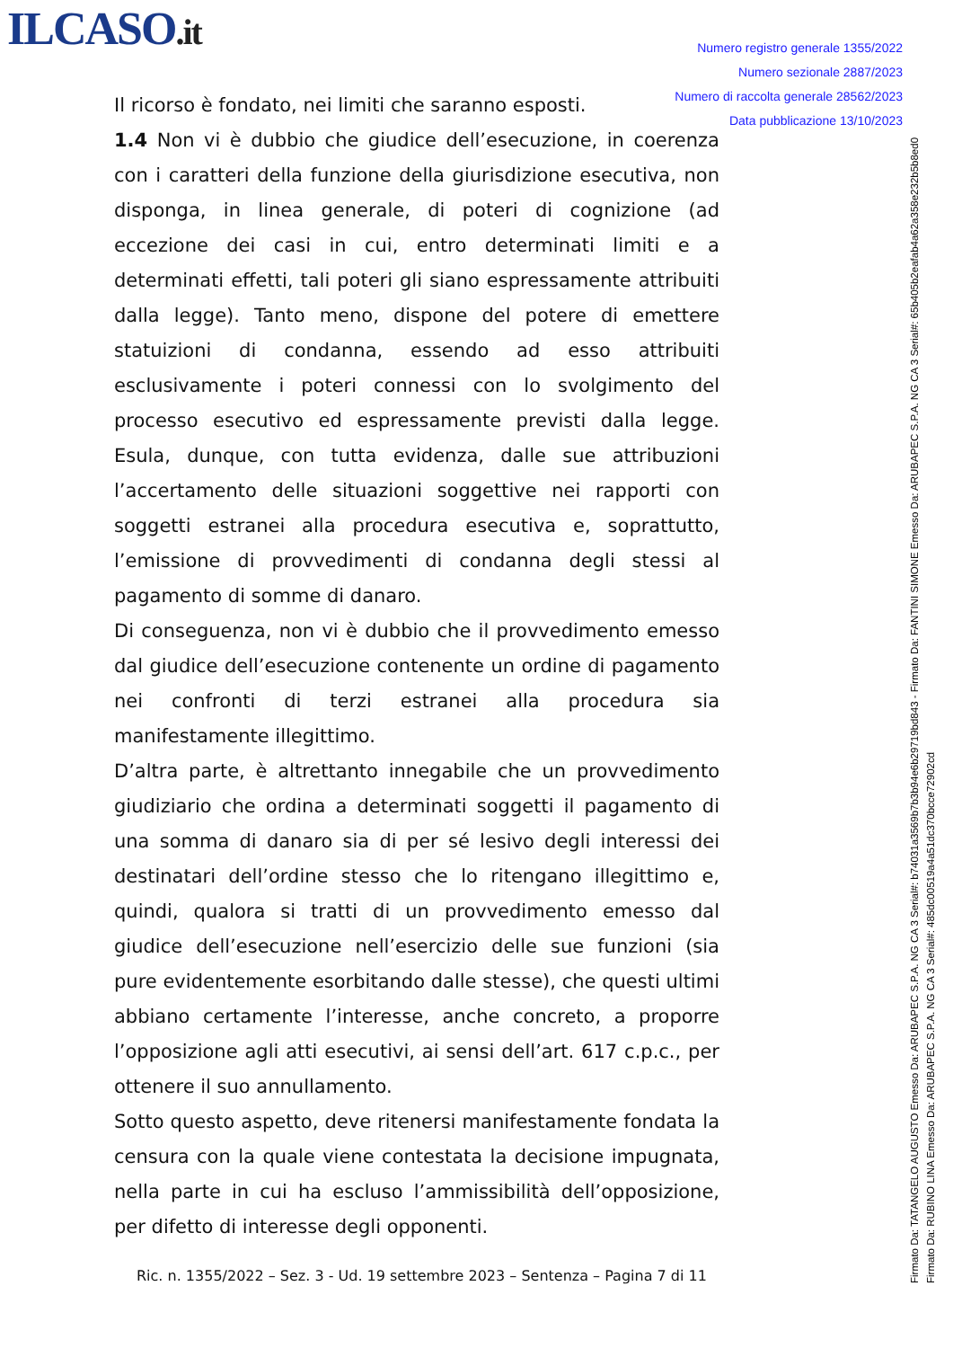ILCASO.it
Numero registro generale 1355/2022
Numero sezionale 2887/2023
Numero di raccolta generale 28562/2023
Data pubblicazione 13/10/2023
Il ricorso è fondato, nei limiti che saranno esposti.
1.4 Non vi è dubbio che giudice dell’esecuzione, in coerenza con i caratteri della funzione della giurisdizione esecutiva, non disponga, in linea generale, di poteri di cognizione (ad eccezione dei casi in cui, entro determinati limiti e a determinati effetti, tali poteri gli siano espressamente attribuiti dalla legge). Tanto meno, dispone del potere di emettere statuizioni di condanna, essendo ad esso attribuiti esclusivamente i poteri connessi con lo svolgimento del processo esecutivo ed espressamente previsti dalla legge. Esula, dunque, con tutta evidenza, dalle sue attribuzioni l’accertamento delle situazioni soggettive nei rapporti con soggetti estranei alla procedura esecutiva e, soprattutto, l’emissione di provvedimenti di condanna degli stessi al pagamento di somme di danaro.
Di conseguenza, non vi è dubbio che il provvedimento emesso dal giudice dell’esecuzione contenente un ordine di pagamento nei confronti di terzi estranei alla procedura sia manifestamente illegittimo.
D’altra parte, è altrettanto innegabile che un provvedimento giudiziario che ordina a determinati soggetti il pagamento di una somma di danaro sia di per sé lesivo degli interessi dei destinatari dell’ordine stesso che lo ritengano illegittimo e, quindi, qualora si tratti di un provvedimento emesso dal giudice dell’esecuzione nell’esercizio delle sue funzioni (sia pure evidentemente esorbitando dalle stesse), che questi ultimi abbiano certamente l’interesse, anche concreto, a proporre l’opposizione agli atti esecutivi, ai sensi dell’art. 617 c.p.c., per ottenere il suo annullamento.
Sotto questo aspetto, deve ritenersi manifestamente fondata la censura con la quale viene contestata la decisione impugnata, nella parte in cui ha escluso l’ammissibilità dell’opposizione, per difetto di interesse degli opponenti.
Ric. n. 1355/2022 – Sez. 3 - Ud. 19 settembre 2023 – Sentenza – Pagina 7 di 11
Firmato Da: TATANGELO AUGUSTO Emesso Da: ARUBAPEC S.P.A. NG CA 3 Serial#: b74031a3569b7b3b94e6b29719bd843 - Firmato Da: FANTINI SIMONE Emesso Da: ARUBAPEC S.P.A. NG CA 3 Serial#: 65b405b2eafab4a62a358e232b5b8ed0 Firmato Da: RUBINO LINA Emesso Da: ARUBAPEC S.P.A. NG CA 3 Serial#: 485dc00519a4a51dc370bcce72902cd